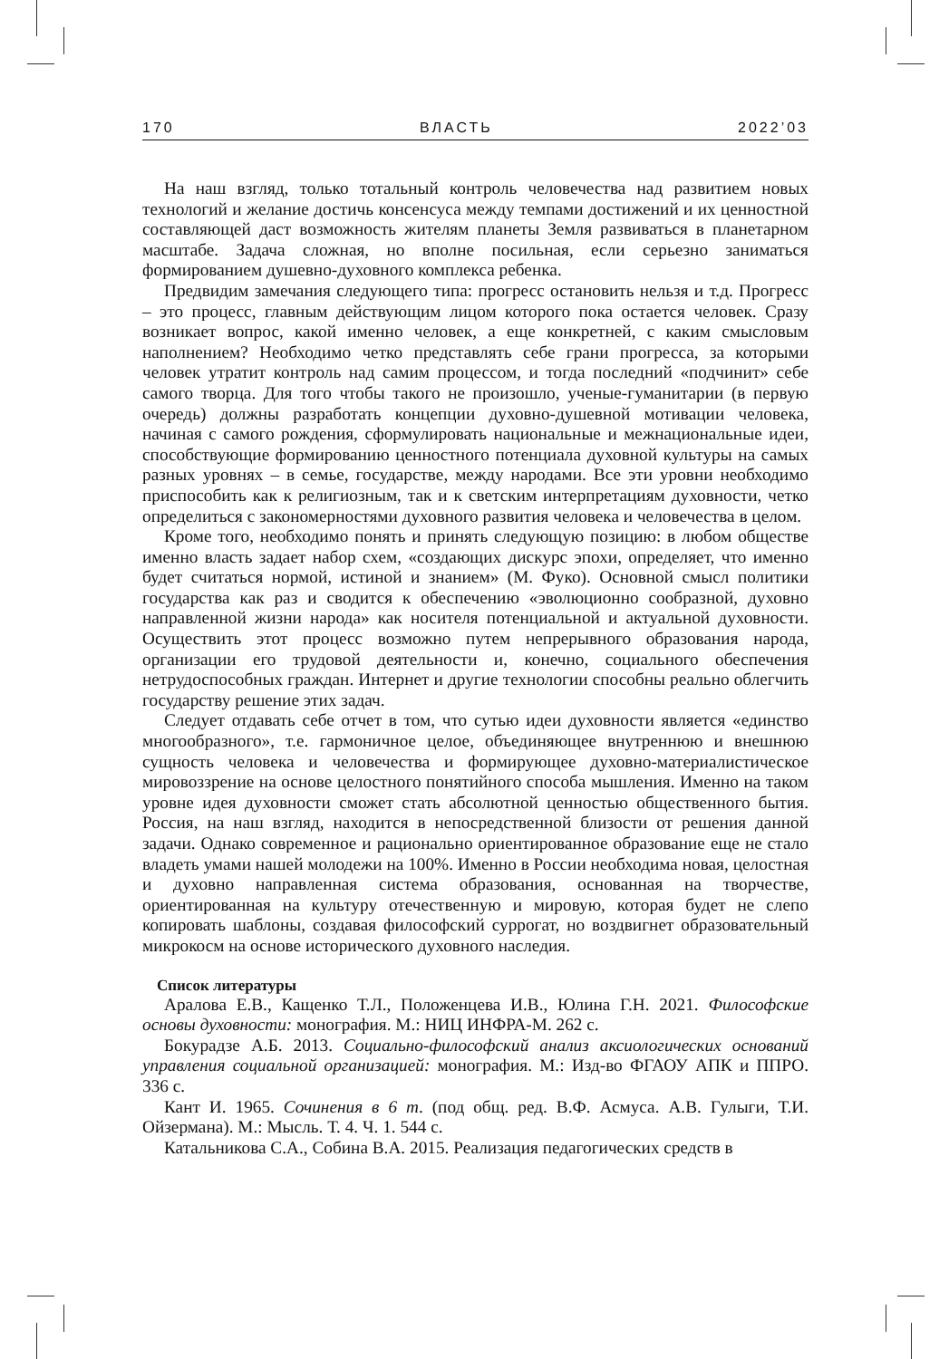170 ВЛАСТЬ 2022’03
На наш взгляд, только тотальный контроль человечества над развитием новых технологий и желание достичь консенсуса между темпами достижений и их ценностной составляющей даст возможность жителям планеты Земля развиваться в планетарном масштабе. Задача сложная, но вполне посильная, если серьезно заниматься формированием душевно-духовного комплекса ребенка.
Предвидим замечания следующего типа: прогресс остановить нельзя и т.д. Прогресс – это процесс, главным действующим лицом которого пока остается человек. Сразу возникает вопрос, какой именно человек, а еще конкретней, с каким смысловым наполнением? Необходимо четко представлять себе грани прогресса, за которыми человек утратит контроль над самим процессом, и тогда последний «подчинит» себе самого творца. Для того чтобы такого не произошло, ученые-гуманитарии (в первую очередь) должны разработать концепции духовно-душевной мотивации человека, начиная с самого рождения, сформулировать национальные и межнациональные идеи, способствующие формированию ценностного потенциала духовной культуры на самых разных уровнях – в семье, государстве, между народами. Все эти уровни необходимо приспособить как к религиозным, так и к светским интерпретациям духовности, четко определиться с закономерностями духовного развития человека и человечества в целом.
Кроме того, необходимо понять и принять следующую позицию: в любом обществе именно власть задает набор схем, «создающих дискурс эпохи, определяет, что именно будет считаться нормой, истиной и знанием» (М. Фуко). Основной смысл политики государства как раз и сводится к обеспечению «эволюционно сообразной, духовно направленной жизни народа» как носителя потенциальной и актуальной духовности. Осуществить этот процесс возможно путем непрерывного образования народа, организации его трудовой деятельности и, конечно, социального обеспечения нетрудоспособных граждан. Интернет и другие технологии способны реально облегчить государству решение этих задач.
Следует отдавать себе отчет в том, что сутью идеи духовности является «единство многообразного», т.е. гармоничное целое, объединяющее внутреннюю и внешнюю сущность человека и человечества и формирующее духовно-материалистическое мировоззрение на основе целостного понятийного способа мышления. Именно на таком уровне идея духовности сможет стать абсолютной ценностью общественного бытия. Россия, на наш взгляд, находится в непосредственной близости от решения данной задачи. Однако современное и рационально ориентированное образование еще не стало владеть умами нашей молодежи на 100%. Именно в России необходима новая, целостная и духовно направленная система образования, основанная на творчестве, ориентированная на культуру отечественную и мировую, которая будет не слепо копировать шаблоны, создавая философский суррогат, но воздвигнет образовательный микрокосм на основе исторического духовного наследия.
Список литературы
Аралова Е.В., Кащенко Т.Л., Положенцева И.В., Юлина Г.Н. 2021. Философские основы духовности: монография. М.: НИЦ ИНФРА-М. 262 с.
Бокурадзе А.Б. 2013. Социально-философский анализ аксиологических оснований управления социальной организацией: монография. М.: Изд-во ФГАОУ АПК и ППРО. 336 с.
Кант И. 1965. Сочинения в 6 т. (под общ. ред. В.Ф. Асмуса. А.В. Гулыги, Т.И. Ойзермана). М.: Мысль. Т. 4. Ч. 1. 544 с.
Катальникова С.А., Собина В.А. 2015. Реализация педагогических средств в